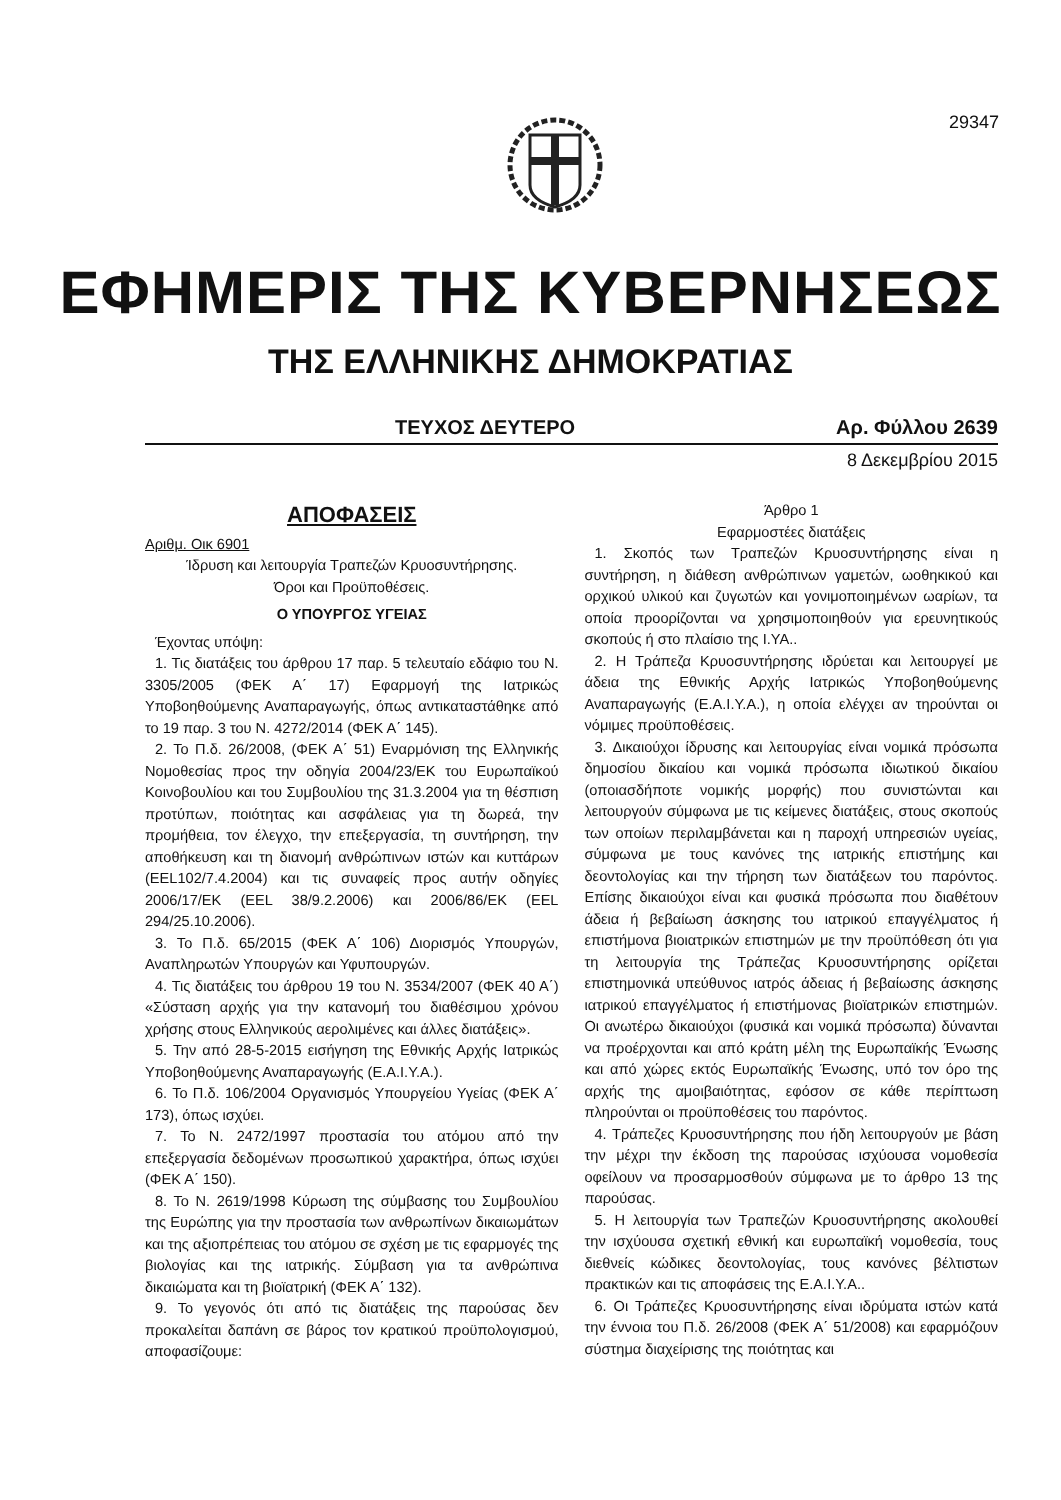29347
ΕΦΗΜΕΡΙΣ ΤΗΣ ΚΥΒΕΡΝΗΣΕΩΣ
ΤΗΣ ΕΛΛΗΝΙΚΗΣ ΔΗΜΟΚΡΑΤΙΑΣ
ΤΕΥΧΟΣ ΔΕΥΤΕΡΟ Αρ. Φύλλου 2639
8 Δεκεμβρίου 2015
ΑΠΟΦΑΣΕΙΣ
Αριθμ. Οικ 6901
Ίδρυση και λειτουργία Τραπεζών Κρυοσυντήρησης.
Όροι και Προϋποθέσεις.
Ο ΥΠΟΥΡΓΟΣ ΥΓΕΙΑΣ
Έχοντας υπόψη:
1. Τις διατάξεις του άρθρου 17 παρ. 5 τελευταίο εδάφιο του Ν. 3305/2005 (ΦΕΚ Α΄ 17) Εφαρμογή της Ιατρικώς Υποβοηθούμενης Αναπαραγωγής, όπως αντικαταστάθηκε από το 19 παρ. 3 του Ν. 4272/2014 (ΦΕΚ Α΄ 145).
2. Το Π.δ. 26/2008, (ΦΕΚ Α΄ 51) Εναρμόνιση της Ελληνικής Νομοθεσίας προς την οδηγία 2004/23/ΕΚ του Ευρωπαϊκού Κοινοβουλίου και του Συμβουλίου της 31.3.2004 για τη θέσπιση προτύπων, ποιότητας και ασφάλειας για τη δωρεά, την προμήθεια, τον έλεγχο, την επεξεργασία, τη συντήρηση, την αποθήκευση και τη διανομή ανθρώπινων ιστών και κυττάρων (EEL102/7.4.2004) και τις συναφείς προς αυτήν οδηγίες 2006/17/ΕΚ (EEL 38/9.2.2006) και 2006/86/ΕΚ (EEL 294/25.10.2006).
3. Το Π.δ. 65/2015 (ΦΕΚ Α΄ 106) Διορισμός Υπουργών, Αναπληρωτών Υπουργών και Υφυπουργών.
4. Τις διατάξεις του άρθρου 19 του Ν. 3534/2007 (ΦΕΚ 40 Α΄) «Σύσταση αρχής για την κατανομή του διαθέσιμου χρόνου χρήσης στους Ελληνικούς αερολιμένες και άλλες διατάξεις».
5. Την από 28-5-2015 εισήγηση της Εθνικής Αρχής Ιατρικώς Υποβοηθούμενης Αναπαραγωγής (Ε.Α.Ι.Υ.Α.).
6. Το Π.δ. 106/2004 Οργανισμός Υπουργείου Υγείας (ΦΕΚ Α΄ 173), όπως ισχύει.
7. Το Ν. 2472/1997 προστασία του ατόμου από την επεξεργασία δεδομένων προσωπικού χαρακτήρα, όπως ισχύει (ΦΕΚ Α΄ 150).
8. Το Ν. 2619/1998 Κύρωση της σύμβασης του Συμβουλίου της Ευρώπης για την προστασία των ανθρωπίνων δικαιωμάτων και της αξιοπρέπειας του ατόμου σε σχέση με τις εφαρμογές της βιολογίας και της ιατρικής. Σύμβαση για τα ανθρώπινα δικαιώματα και τη βιοϊατρική (ΦΕΚ Α΄ 132).
9. Το γεγονός ότι από τις διατάξεις της παρούσας δεν προκαλείται δαπάνη σε βάρος τον κρατικού προϋπολογισμού, αποφασίζουμε:
Άρθρο 1
Εφαρμοστέες διατάξεις
1. Σκοπός των Τραπεζών Κρυοσυντήρησης είναι η συντήρηση, η διάθεση ανθρώπινων γαμετών, ωοθηκικού και ορχικού υλικού και ζυγωτών και γονιμοποιημένων ωαρίων, τα οποία προορίζονται να χρησιμοποιηθούν για ερευνητικούς σκοπούς ή στο πλαίσιο της Ι.ΥΑ..
2. Η Τράπεζα Κρυοσυντήρησης ιδρύεται και λειτουργεί με άδεια της Εθνικής Αρχής Ιατρικώς Υποβοηθούμενης Αναπαραγωγής (Ε.Α.Ι.Υ.Α.), η οποία ελέγχει αν τηρούνται οι νόμιμες προϋποθέσεις.
3. Δικαιούχοι ίδρυσης και λειτουργίας είναι νομικά πρόσωπα δημοσίου δικαίου και νομικά πρόσωπα ιδιωτικού δικαίου (οποιασδήποτε νομικής μορφής) που συνιστώνται και λειτουργούν σύμφωνα με τις κείμενες διατάξεις, στους σκοπούς των οποίων περιλαμβάνεται και η παροχή υπηρεσιών υγείας, σύμφωνα με τους κανόνες της ιατρικής επιστήμης και δεοντολογίας και την τήρηση των διατάξεων του παρόντος. Επίσης δικαιούχοι είναι και φυσικά πρόσωπα που διαθέτουν άδεια ή βεβαίωση άσκησης του ιατρικού επαγγέλματος ή επιστήμονα βιοιατρικών επιστημών με την προϋπόθεση ότι για τη λειτουργία της Τράπεζας Κρυοσυντήρησης ορίζεται επιστημονικά υπεύθυνος ιατρός άδειας ή βεβαίωσης άσκησης ιατρικού επαγγέλματος ή επιστήμονας βιοϊατρικών επιστημών. Οι ανωτέρω δικαιούχοι (φυσικά και νομικά πρόσωπα) δύνανται να προέρχονται και από κράτη μέλη της Ευρωπαϊκής Ένωσης και από χώρες εκτός Ευρωπαϊκής Ένωσης, υπό τον όρο της αρχής της αμοιβαιότητας, εφόσον σε κάθε περίπτωση πληρούνται οι προϋποθέσεις του παρόντος.
4. Τράπεζες Κρυοσυντήρησης που ήδη λειτουργούν με βάση την μέχρι την έκδοση της παρούσας ισχύουσα νομοθεσία οφείλουν να προσαρμοσθούν σύμφωνα με το άρθρο 13 της παρούσας.
5. Η λειτουργία των Τραπεζών Κρυοσυντήρησης ακολουθεί την ισχύουσα σχετική εθνική και ευρωπαϊκή νομοθεσία, τους διεθνείς κώδικες δεοντολογίας, τους κανόνες βέλτιστων πρακτικών και τις αποφάσεις της Ε.Α.Ι.Υ.Α..
6. Οι Τράπεζες Κρυοσυντήρησης είναι ιδρύματα ιστών κατά την έννοια του Π.δ. 26/2008 (ΦΕΚ Α΄ 51/2008) και εφαρμόζουν σύστημα διαχείρισης της ποιότητας και